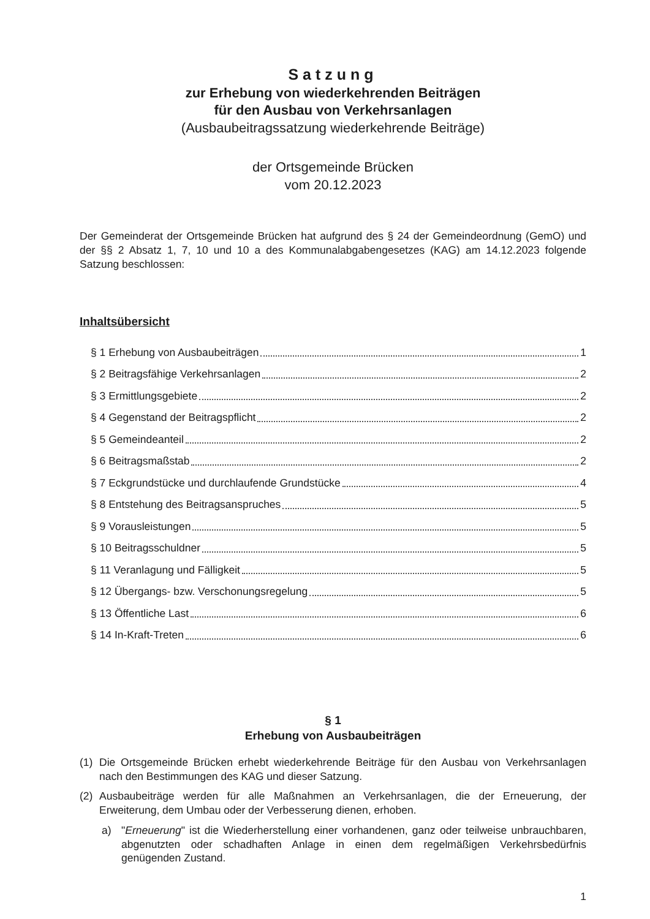Satzung
zur Erhebung von wiederkehrenden Beiträgen
für den Ausbau von Verkehrsanlagen
(Ausbaubeitragssatzung wiederkehrende Beiträge)
der Ortsgemeinde Brücken
vom 20.12.2023
Der Gemeinderat der Ortsgemeinde Brücken hat aufgrund des § 24 der Gemeindeordnung (GemO) und der §§ 2 Absatz 1, 7, 10 und 10 a des Kommunalabgabengesetzes (KAG) am 14.12.2023 folgende Satzung beschlossen:
Inhaltsübersicht
§ 1 Erhebung von Ausbaubeiträgen 1
§ 2 Beitragsfähige Verkehrsanlagen 2
§ 3 Ermittlungsgebiete 2
§ 4 Gegenstand der Beitragspflicht 2
§ 5 Gemeindeanteil 2
§ 6 Beitragsmaßstab 2
§ 7 Eckgrundstücke und durchlaufende Grundstücke 4
§ 8 Entstehung des Beitragsanspruches 5
§ 9 Vorausleistungen 5
§ 10 Beitragsschuldner 5
§ 11 Veranlagung und Fälligkeit 5
§ 12 Übergangs- bzw. Verschonungsregelung 5
§ 13 Öffentliche Last 6
§ 14 In-Kraft-Treten 6
§ 1
Erhebung von Ausbaubeiträgen
(1) Die Ortsgemeinde Brücken erhebt wiederkehrende Beiträge für den Ausbau von Verkehrsanlagen nach den Bestimmungen des KAG und dieser Satzung.
(2) Ausbaubeiträge werden für alle Maßnahmen an Verkehrsanlagen, die der Erneuerung, der Erweiterung, dem Umbau oder der Verbesserung dienen, erhoben.
a) "Erneuerung" ist die Wiederherstellung einer vorhandenen, ganz oder teilweise unbrauchbaren, abgenutzten oder schadhaften Anlage in einen dem regelmäßigen Verkehrsbedürfnis genügenden Zustand.
1